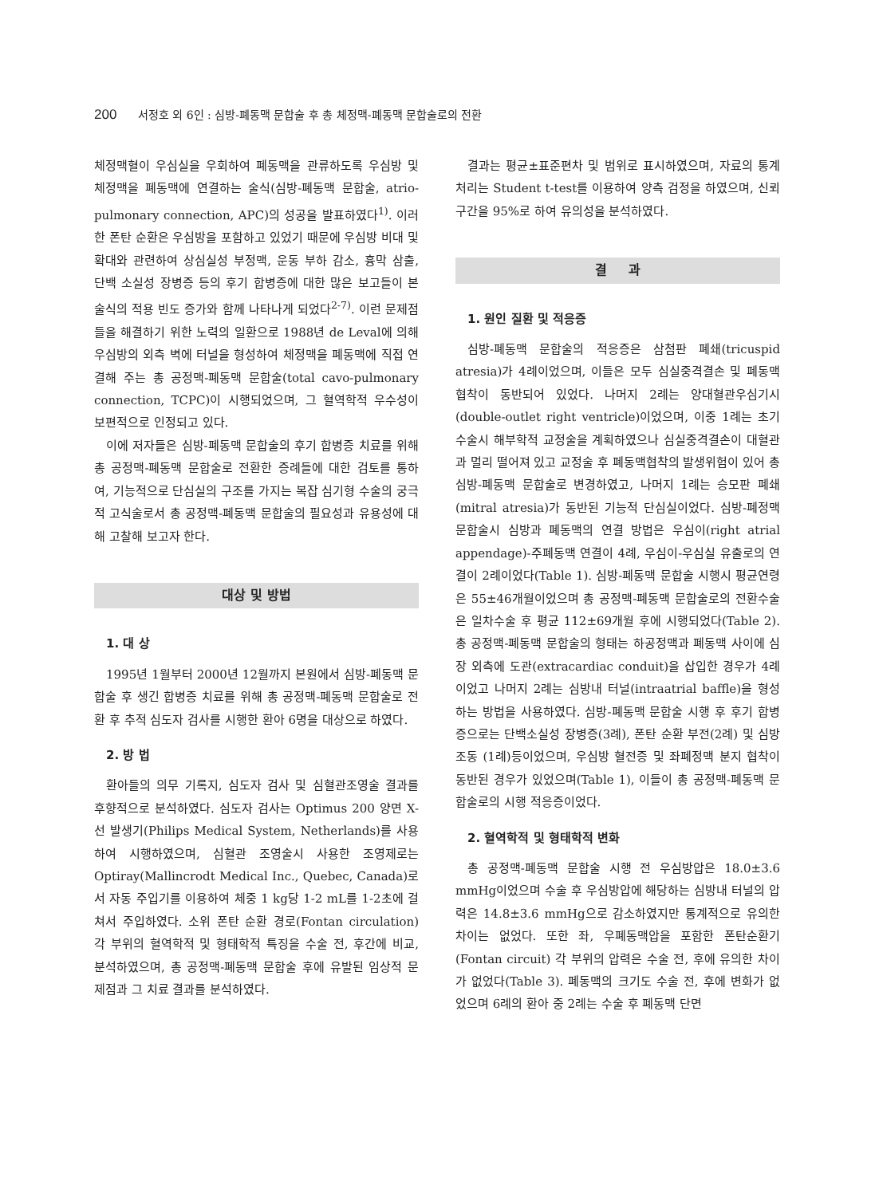200 서정호 외 6인 : 심방-폐동맥 문합술 후 총 체정맥-폐동맥 문합술로의 전환
체정맥혈이 우심실을 우회하여 폐동맥을 관류하도록 우심방 및 체정맥을 폐동맥에 연결하는 술식(심방-폐동맥 문합술, atrio-pulmonary connection, APC)의 성공을 발표하였다<sup>1)</sup>. 이러한 폰탄 순환은 우심방을 포함하고 있었기 때문에 우심방 비대 및 확대와 관련하여 상심실성 부정맥, 운동 부하 감소, 흉막 삼출, 단백 소실성 장병증 등의 후기 합병증에 대한 많은 보고들이 본 술식의 적용 빈도 증가와 함께 나타나게 되었다<sup>2-7)</sup>. 이런 문제점들을 해결하기 위한 노력의 일환으로 1988년 de Leval에 의해 우심방의 외측 벽에 터널을 형성하여 체정맥을 폐동맥에 직접 연결해 주는 총 공정맥-폐동맥 문합술(total cavo-pulmonary connection, TCPC)이 시행되었으며, 그 혈역학적 우수성이 보편적으로 인정되고 있다.
이에 저자들은 심방-폐동맥 문합술의 후기 합병증 치료를 위해 총 공정맥-폐동맥 문합술로 전환한 증례들에 대한 검토를 통하여, 기능적으로 단심실의 구조를 가지는 복잡 심기형 수술의 궁극적 고식술로서 총 공정맥-폐동맥 문합술의 필요성과 유용성에 대해 고찰해 보고자 한다.
대상 및 방법
1. 대 상
1995년 1월부터 2000년 12월까지 본원에서 심방-폐동맥 문합술 후 생긴 합병증 치료를 위해 총 공정맥-폐동맥 문합술로 전환 후 추적 심도자 검사를 시행한 환아 6명을 대상으로 하였다.
2. 방 법
환아들의 의무 기록지, 심도자 검사 및 심혈관조영술 결과를 후향적으로 분석하였다. 심도자 검사는 Optimus 200 양면 X-선 발생기(Philips Medical System, Netherlands)를 사용하여 시행하였으며, 심혈관 조영술시 사용한 조영제로는 Optiray(Mallincrodt Medical Inc., Quebec, Canada)로서 자동 주입기를 이용하여 체중 1 kg당 1-2 mL를 1-2초에 걸쳐서 주입하였다. 소위 폰탄 순환 경로(Fontan circulation) 각 부위의 혈역학적 및 형태학적 특징을 수술 전, 후간에 비교, 분석하였으며, 총 공정맥-폐동맥 문합술 후에 유발된 임상적 문제점과 그 치료 결과를 분석하였다.
결과는 평균±표준편차 및 범위로 표시하였으며, 자료의 통계처리는 Student t-test를 이용하여 양측 검정을 하였으며, 신뢰구간을 95%로 하여 유의성을 분석하였다.
결 과
1. 원인 질환 및 적응증
심방-폐동맥 문합술의 적응증은 삼첨판 폐쇄(tricuspid atresia)가 4례이었으며, 이들은 모두 심실중격결손 및 폐동맥 협착이 동반되어 있었다. 나머지 2례는 양대혈관우심기시(double-outlet right ventricle)이었으며, 이중 1례는 초기 수술시 해부학적 교정술을 계획하였으나 심실중격결손이 대혈관과 멀리 떨어져 있고 교정술 후 폐동맥협착의 발생위험이 있어 총 심방-폐동맥 문합술로 변경하였고, 나머지 1례는 승모판 폐쇄(mitral atresia)가 동반된 기능적 단심실이었다. 심방-폐정맥 문합술시 심방과 폐동맥의 연결 방법은 우심이(right atrial appendage)-주폐동맥 연결이 4례, 우심이-우심실 유출로의 연결이 2례이었다(Table 1). 심방-폐동맥 문합술 시행시 평균연령은 55±46개월이었으며 총 공정맥-폐동맥 문합술로의 전환수술은 일차수술 후 평균 112±69개월 후에 시행되었다(Table 2). 총 공정맥-폐동맥 문합술의 형태는 하공정맥과 폐동맥 사이에 심장 외측에 도관(extracardiac conduit)을 삽입한 경우가 4례이었고 나머지 2례는 심방내 터널(intraatrial baffle)을 형성하는 방법을 사용하였다. 심방-폐동맥 문합술 시행 후 후기 합병증으로는 단백소실성 장병증(3례), 폰탄 순환 부전(2례) 및 심방조동 (1례)등이었으며, 우심방 혈전증 및 좌폐정맥 분지 협착이 동반된 경우가 있었으며(Table 1), 이들이 총 공정맥-폐동맥 문합술로의 시행 적응증이었다.
2. 혈역학적 및 형태학적 변화
총 공정맥-폐동맥 문합술 시행 전 우심방압은 18.0±3.6 mmHg이었으며 수술 후 우심방압에 해당하는 심방내 터널의 압력은 14.8±3.6 mmHg으로 감소하였지만 통계적으로 유의한 차이는 없었다. 또한 좌, 우폐동맥압을 포함한 폰탄순환기(Fontan circuit) 각 부위의 압력은 수술 전, 후에 유의한 차이가 없었다(Table 3). 폐동맥의 크기도 수술 전, 후에 변화가 없었으며 6례의 환아 중 2례는 수술 후 폐동맥 단면